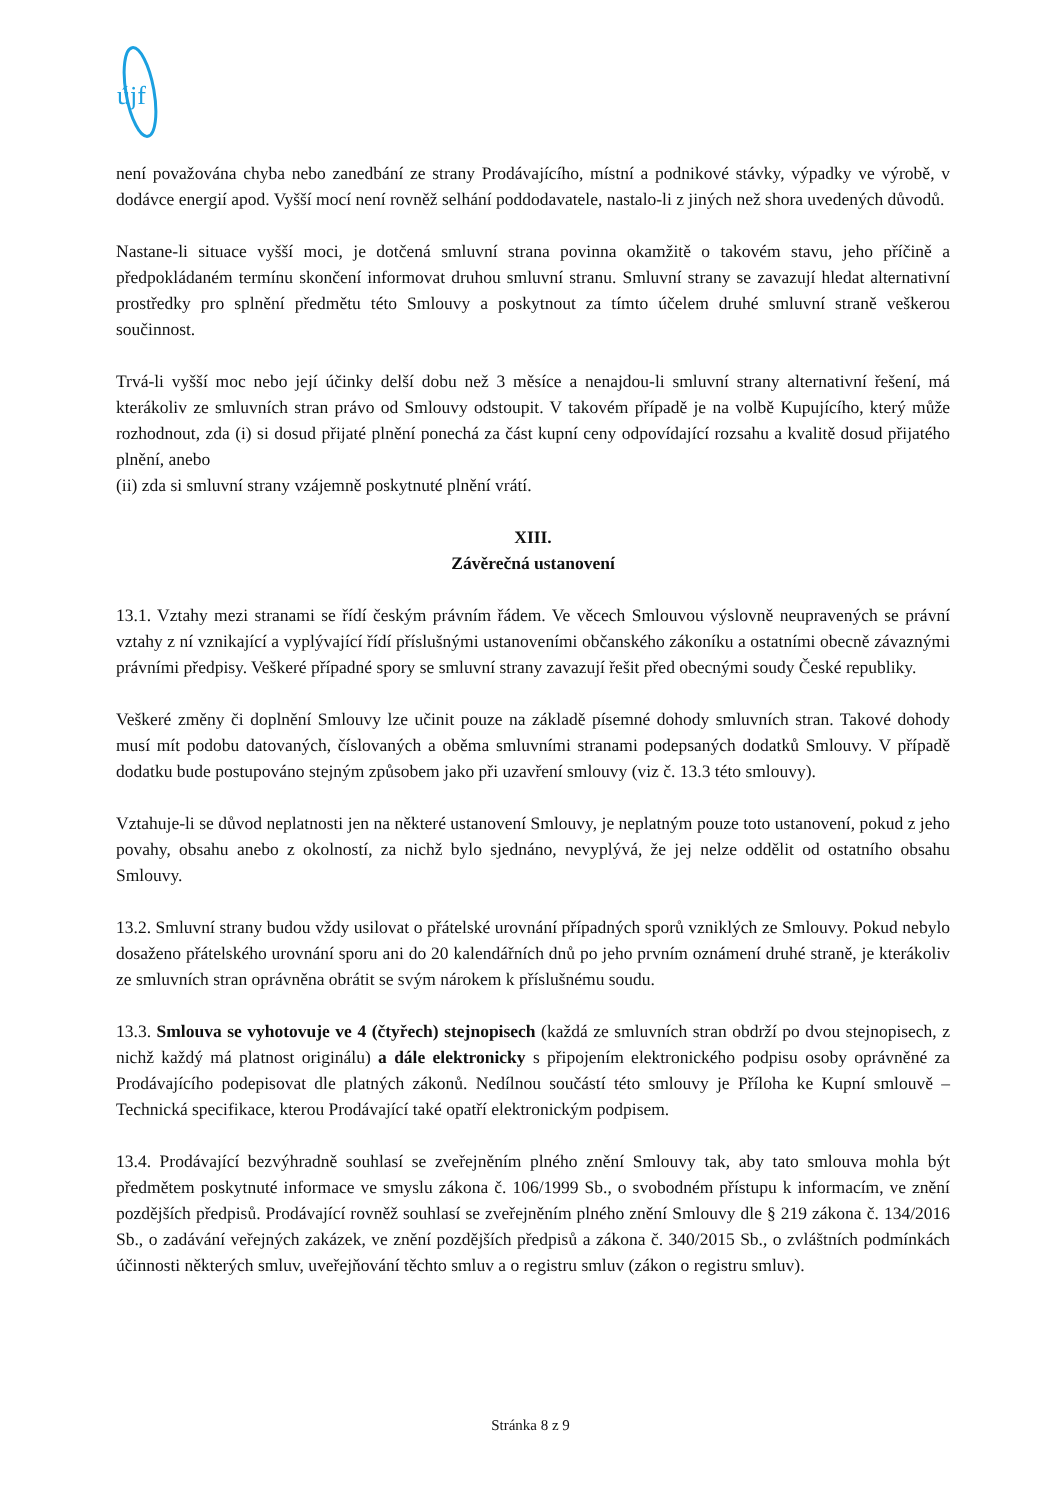újf
není považována chyba nebo zanedbání ze strany Prodávajícího, místní a podnikové stávky, výpadky ve výrobě, v dodávce energií apod. Vyšší mocí není rovněž selhání poddodavatele, nastalo-li z jiných než shora uvedených důvodů.
Nastane-li situace vyšší moci, je dotčená smluvní strana povinna okamžitě o takovém stavu, jeho příčině a předpokládaném termínu skončení informovat druhou smluvní stranu. Smluvní strany se zavazují hledat alternativní prostředky pro splnění předmětu této Smlouvy a poskytnout za tímto účelem druhé smluvní straně veškerou součinnost.
Trvá-li vyšší moc nebo její účinky delší dobu než 3 měsíce a nenajdou-li smluvní strany alternativní řešení, má kterákoliv ze smluvních stran právo od Smlouvy odstoupit. V takovém případě je na volbě Kupujícího, který může rozhodnout, zda (i) si dosud přijaté plnění ponechá za část kupní ceny odpovídající rozsahu a kvalitě dosud přijatého plnění, anebo
(ii) zda si smluvní strany vzájemně poskytnuté plnění vrátí.
XIII.
Závěrečná ustanovení
13.1. Vztahy mezi stranami se řídí českým právním řádem. Ve věcech Smlouvou výslovně neupravených se právní vztahy z ní vznikající a vyplývající řídí příslušnými ustanoveními občanského zákoníku a ostatními obecně závaznými právními předpisy. Veškeré případné spory se smluvní strany zavazují řešit před obecnými soudy České republiky.
Veškeré změny či doplnění Smlouvy lze učinit pouze na základě písemné dohody smluvních stran. Takové dohody musí mít podobu datovaných, číslovaných a oběma smluvními stranami podepsaných dodatků Smlouvy. V případě dodatku bude postupováno stejným způsobem jako při uzavření smlouvy (viz č. 13.3 této smlouvy).
Vztahuje-li se důvod neplatnosti jen na některé ustanovení Smlouvy, je neplatným pouze toto ustanovení, pokud z jeho povahy, obsahu anebo z okolností, za nichž bylo sjednáno, nevyplývá, že jej nelze oddělit od ostatního obsahu Smlouvy.
13.2. Smluvní strany budou vždy usilovat o přátelské urovnání případných sporů vzniklých ze Smlouvy. Pokud nebylo dosaženo přátelského urovnání sporu ani do 20 kalendářních dnů po jeho prvním oznámení druhé straně, je kterákoliv ze smluvních stran oprávněna obrátit se svým nárokem k příslušnému soudu.
13.3. Smlouva se vyhotovuje ve 4 (čtyřech) stejnopisech (každá ze smluvních stran obdrží po dvou stejnopisech, z nichž každý má platnost originálu) a dále elektronicky s připojením elektronického podpisu osoby oprávněné za Prodávajícího podepisovat dle platných zákonů. Nedílnou součástí této smlouvy je Příloha ke Kupní smlouvě – Technická specifikace, kterou Prodávající také opatří elektronickým podpisem.
13.4. Prodávající bezvýhradně souhlasí se zveřejněním plného znění Smlouvy tak, aby tato smlouva mohla být předmětem poskytnuté informace ve smyslu zákona č. 106/1999 Sb., o svobodném přístupu k informacím, ve znění pozdějších předpisů. Prodávající rovněž souhlasí se zveřejněním plného znění Smlouvy dle § 219 zákona č. 134/2016 Sb., o zadávání veřejných zakázek, ve znění pozdějších předpisů a zákona č. 340/2015 Sb., o zvláštních podmínkách účinnosti některých smluv, uveřejňování těchto smluv a o registru smluv (zákon o registru smluv).
Stránka 8 z 9